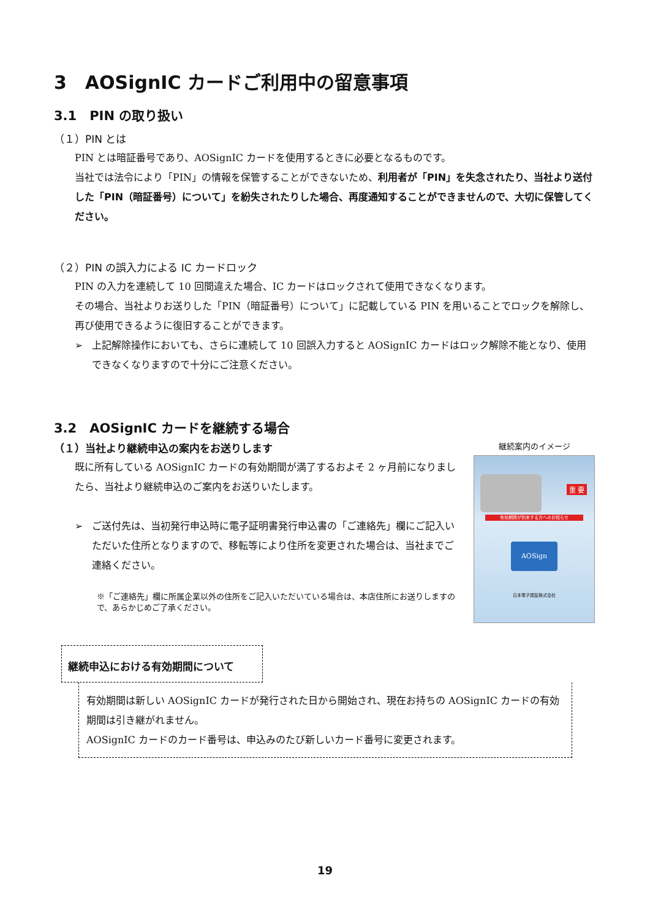3　AOSignIC カードご利用中の留意事項
3.1　PIN の取り扱い
（１）PIN とは
PIN とは暗証番号であり、AOSignIC カードを使用するときに必要となるものです。
当社では法令により「PIN」の情報を保管することができないため、利用者が「PIN」を失念されたり、当社より送付した「PIN（暗証番号）について」を紛失されたりした場合、再度通知することができませんので、大切に保管してください。
（２）PIN の誤入力による IC カードロック
PIN の入力を連続して 10 回間違えた場合、IC カードはロックされて使用できなくなります。
その場合、当社よりお送りした「PIN（暗証番号）について」に記載している PIN を用いることでロックを解除し、再び使用できるように復旧することができます。
➢ 上記解除操作においても、さらに連続して 10 回誤入力すると AOSignIC カードはロック解除不能となり、使用できなくなりますので十分にご注意ください。
3.2　AOSignIC カードを継続する場合
（１）当社より継続申込の案内をお送りします
既に所有している AOSignIC カードの有効期間が満了するおよそ 2 ヶ月前になりましたら、当社より継続申込のご案内をお送りいたします。
➢ ご送付先は、当初発行申込時に電子証明書発行申込書の「ご連絡先」欄にご記入いただいた住所となりますので、移転等により住所を変更された場合は、当社までご連絡ください。
※「ご連絡先」欄に所属企業以外の住所をご記入いただいている場合は、本店住所にお送りしますので、あらかじめご了承ください。
継続案内のイメージ
有効期限が到来する方へのお知らせ
AOSign
重 要
日本電子認証株式会社
継続申込における有効期間について
有効期間は新しい AOSignIC カードが発行された日から開始され、現在お持ちの AOSignIC カードの有効期間は引き継がれません。
AOSignIC カードのカード番号は、申込みのたび新しいカード番号に変更されます。
19